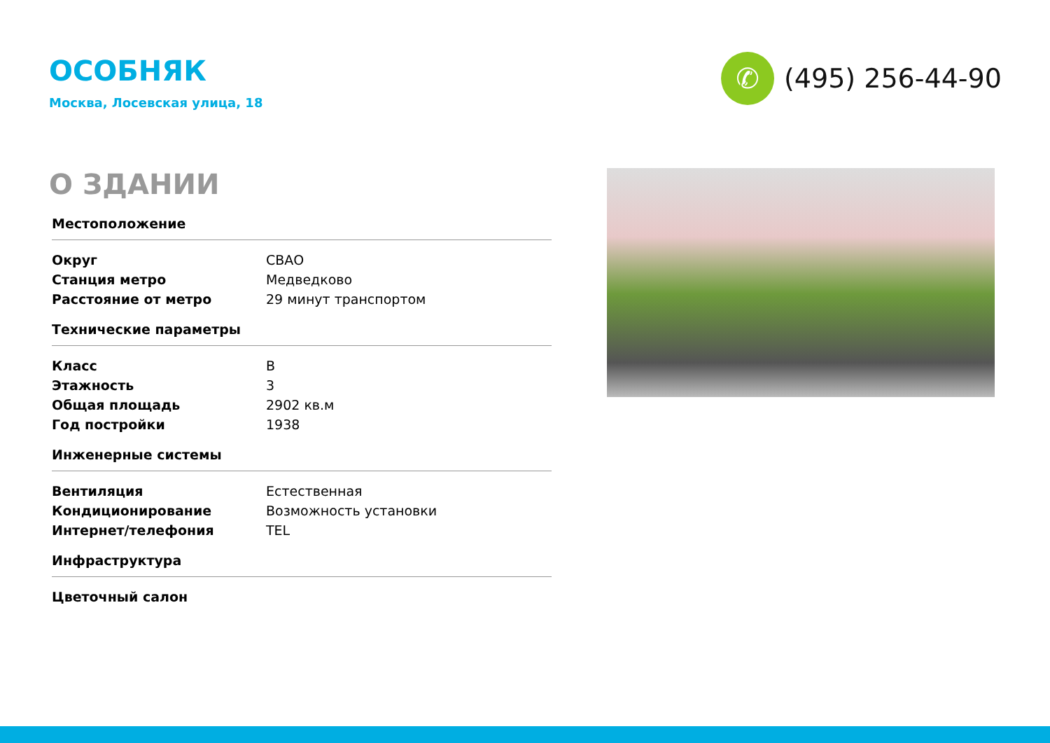ОСОБНЯК
Москва, Лосевская улица, 18
✆
(495) 256-44-90
О ЗДАНИИ
Местоположение
| Округ | СВАО |
| Станция метро | Медведково |
| Расстояние от метро | 29 минут транспортом |
Технические параметры
| Класс | B |
| Этажность | 3 |
| Общая площадь | 2902 кв.м |
| Год постройки | 1938 |
Инженерные системы
| Вентиляция | Естественная |
| Кондиционирование | Возможность установки |
| Интернет/телефония | TEL |
Инфраструктура
| Цветочный салон | |